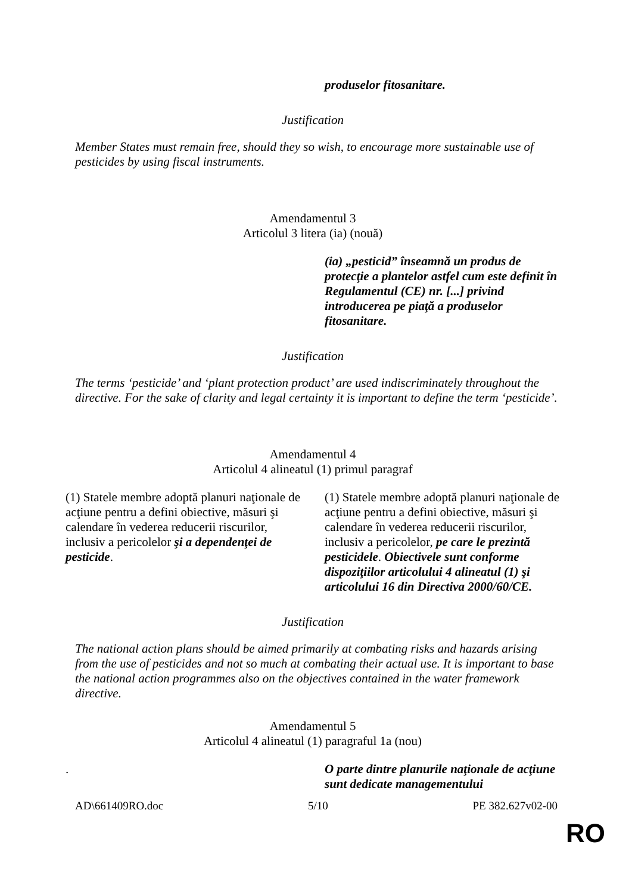produselor fitosanitare.
Justification
Member States must remain free, should they so wish, to encourage more sustainable use of pesticides by using fiscal instruments.
Amendamentul 3
Articolul 3 litera (ia) (nouă)
(ia) „pesticid” înseamnă un produs de protecţie a plantelor astfel cum este definit în Regulamentul (CE) nr. [...] privind introducerea pe piaţă a produselor fitosanitare.
Justification
The terms ‘pesticide’ and ‘plant protection product’ are used indiscriminately throughout the directive. For the sake of clarity and legal certainty it is important to define the term ‘pesticide’.
Amendamentul 4
Articolul 4 alineatul (1) primul paragraf
(1) Statele membre adoptă planuri naţionale de acţiune pentru a defini obiective, măsuri şi calendare în vederea reducerii riscurilor, inclusiv a pericolelor şi a dependenţei de pesticide.
(1) Statele membre adoptă planuri naţionale de acţiune pentru a defini obiective, măsuri şi calendare în vederea reducerii riscurilor, inclusiv a pericolelor, pe care le prezintă pesticidele. Obiectivele sunt conforme dispoziţiilor articolului 4 alineatul (1) şi articolului 16 din Directiva 2000/60/CE.
Justification
The national action plans should be aimed primarily at combating risks and hazards arising from the use of pesticides and not so much at combating their actual use. It is important to base the national action programmes also on the objectives contained in the water framework directive.
Amendamentul 5
Articolul 4 alineatul (1) paragraful 1a (nou)
. O parte dintre planurile naţionale de acţiune sunt dedicate managementului
AD\661409RO.doc 5/10 PE 382.627v02-00
RO